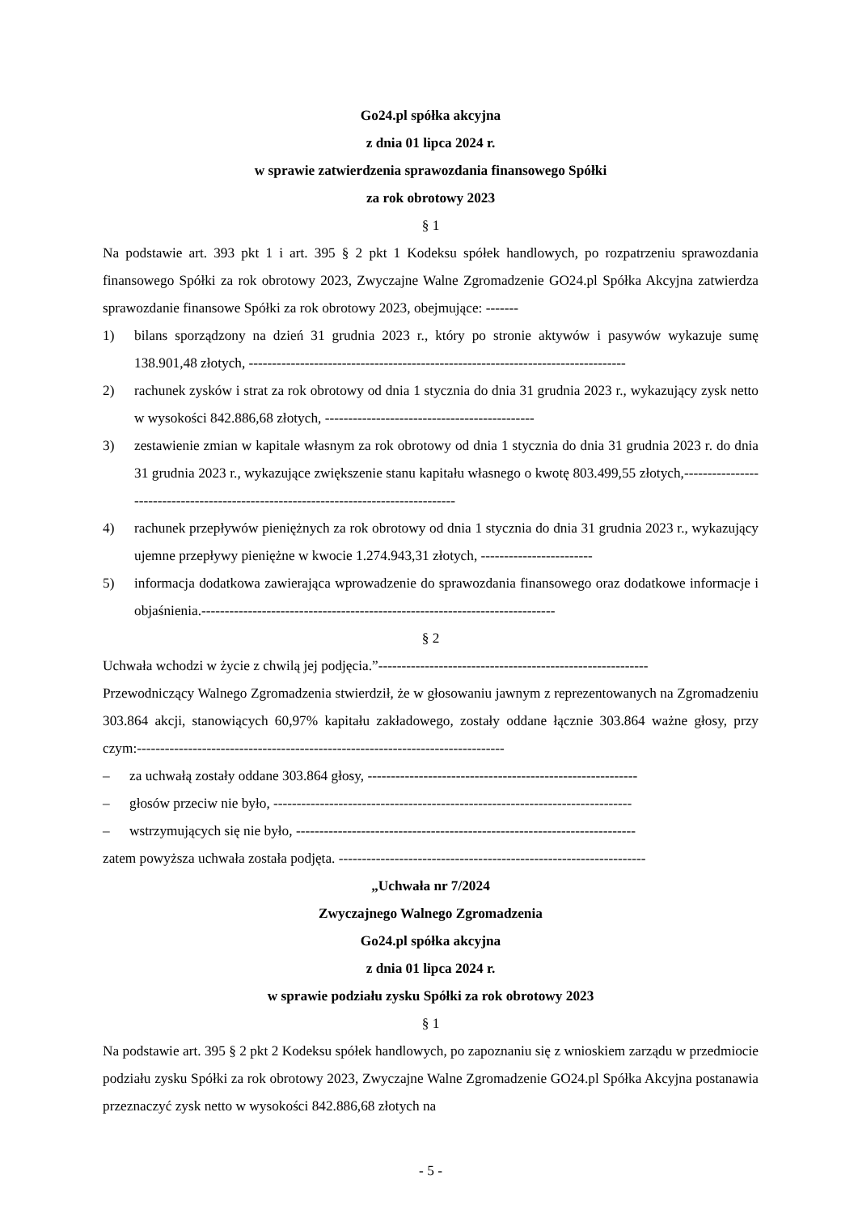Go24.pl spółka akcyjna
z dnia 01 lipca 2024 r.
w sprawie zatwierdzenia sprawozdania finansowego Spółki
za rok obrotowy 2023
§ 1
Na podstawie art. 393 pkt 1 i art. 395 § 2 pkt 1 Kodeksu spółek handlowych, po rozpatrzeniu sprawozdania finansowego Spółki za rok obrotowy 2023, Zwyczajne Walne Zgromadzenie GO24.pl Spółka Akcyjna zatwierdza sprawozdanie finansowe Spółki za rok obrotowy 2023, obejmujące: -------
1) bilans sporządzony na dzień 31 grudnia 2023 r., który po stronie aktywów i pasywów wykazuje sumę 138.901,48 złotych, ---------------------------------------------------------------------------------
2) rachunek zysków i strat za rok obrotowy od dnia 1 stycznia do dnia 31 grudnia 2023 r., wykazujący zysk netto w wysokości 842.886,68 złotych, ---------------------------------------------
3) zestawienie zmian w kapitale własnym za rok obrotowy od dnia 1 stycznia do dnia 31 grudnia 2023 r. do dnia 31 grudnia 2023 r., wykazujące zwiększenie stanu kapitału własnego o kwotę 803.499,55 złotych,-------------------------------------------------------------------------------------
4) rachunek przepływów pieniężnych za rok obrotowy od dnia 1 stycznia do dnia 31 grudnia 2023 r., wykazujący ujemne przepływy pieniężne w kwocie 1.274.943,31 złotych, ------------------------
5) informacja dodatkowa zawierająca wprowadzenie do sprawozdania finansowego oraz dodatkowe informacje i objaśnienia.----------------------------------------------------------------------------
§ 2
Uchwała wchodzi w życie z chwilą jej podjęcia.”----------------------------------------------------------
Przewodniczący Walnego Zgromadzenia stwierdził, że w głosowaniu jawnym z reprezentowanych na Zgromadzeniu 303.864 akcji, stanowiących 60,97% kapitału zakładowego, zostały oddane łącznie 303.864 ważne głosy, przy czym:-------------------------------------------------------------------------------
– za uchwałą zostały oddane 303.864 głosy, ----------------------------------------------------------
– głosów przeciw nie było, -----------------------------------------------------------------------------
– wstrzymujących się nie było, -------------------------------------------------------------------------
zatem powyższa uchwała została podjęta. ------------------------------------------------------------------
„Uchwała nr 7/2024
Zwyczajnego Walnego Zgromadzenia
Go24.pl spółka akcyjna
z dnia 01 lipca 2024 r.
w sprawie podziału zysku Spółki za rok obrotowy 2023
§ 1
Na podstawie art. 395 § 2 pkt 2 Kodeksu spółek handlowych, po zapoznaniu się z wnioskiem zarządu w przedmiocie podziału zysku Spółki za rok obrotowy 2023, Zwyczajne Walne Zgromadzenie GO24.pl Spółka Akcyjna postanawia przeznaczyć zysk netto w wysokości 842.886,68 złotych na
- 5 -